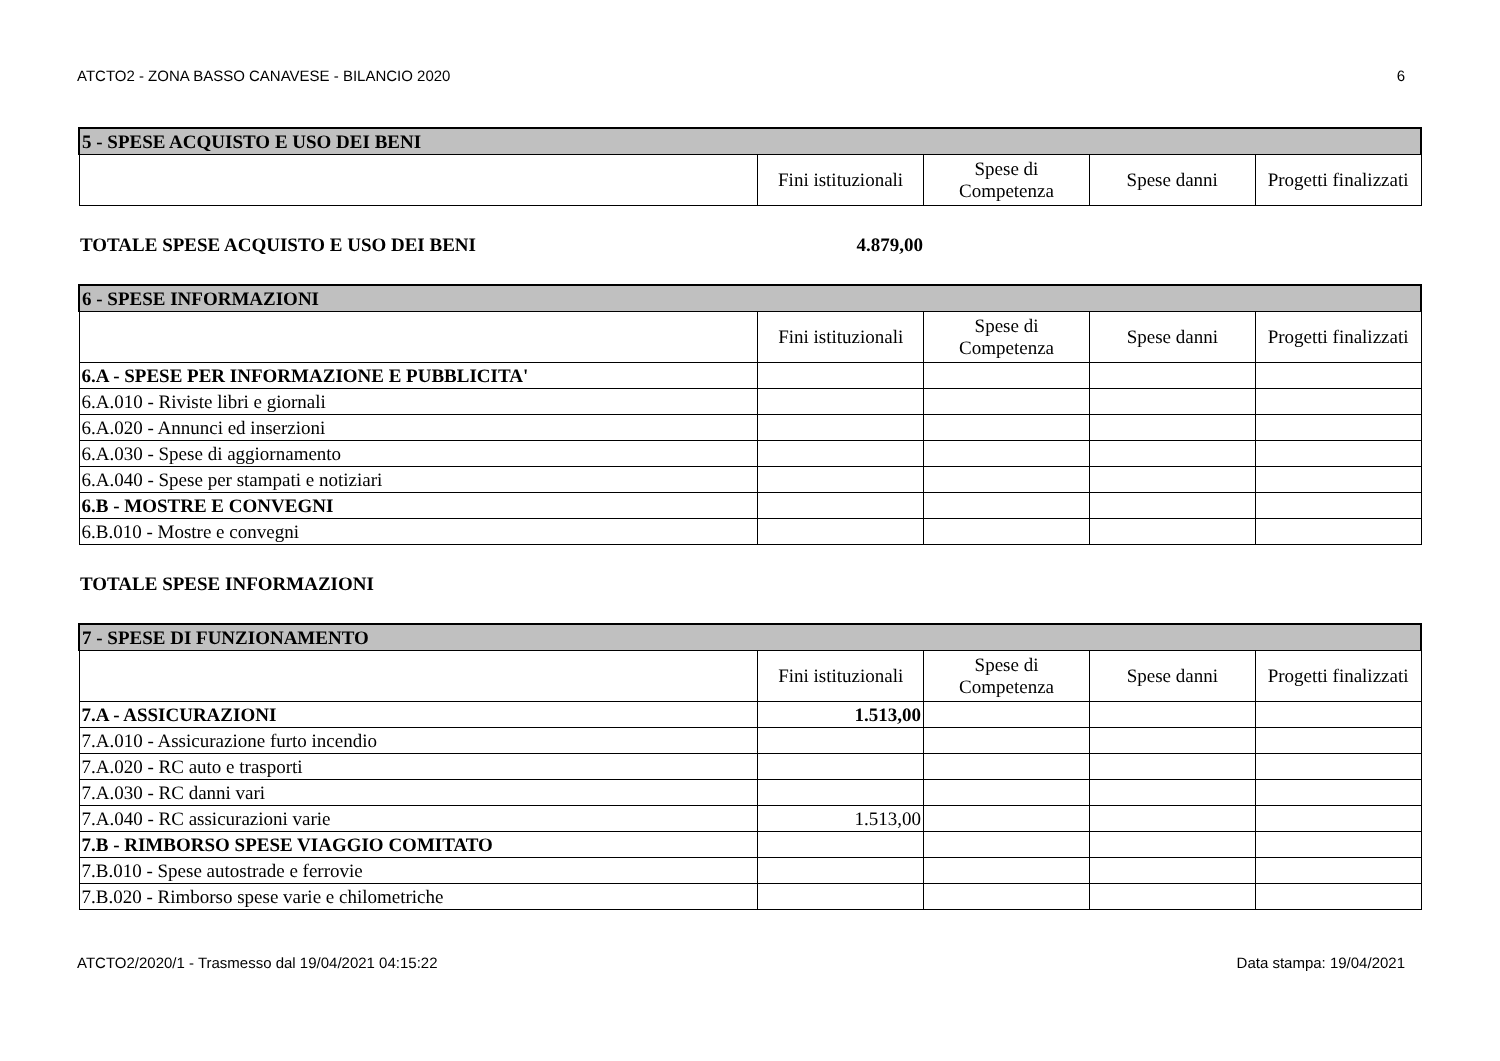ATCTO2 - ZONA BASSO CANAVESE - BILANCIO 2020 6
| 5 - SPESE ACQUISTO E USO DEI BENI | | | | |
| | Fini istituzionali | Spese di Competenza | Spese danni | Progetti finalizzati |
TOTALE SPESE ACQUISTO E USO DEI BENI 4.879,00
| 6 - SPESE INFORMAZIONI | | | | |
| | Fini istituzionali | Spese di Competenza | Spese danni | Progetti finalizzati |
| 6.A - SPESE PER INFORMAZIONE E PUBBLICITA' | | | | |
| 6.A.010 - Riviste libri e giornali | | | | |
| 6.A.020 - Annunci ed inserzioni | | | | |
| 6.A.030 - Spese di aggiornamento | | | | |
| 6.A.040 - Spese per stampati e notiziari | | | | |
| 6.B - MOSTRE E CONVEGNI | | | | |
| 6.B.010 - Mostre e convegni | | | | |
TOTALE SPESE INFORMAZIONI
| 7 - SPESE DI FUNZIONAMENTO | | | | |
| | Fini istituzionali | Spese di Competenza | Spese danni | Progetti finalizzati |
| 7.A - ASSICURAZIONI | 1.513,00 | | | |
| 7.A.010 - Assicurazione furto incendio | | | | |
| 7.A.020 - RC auto e trasporti | | | | |
| 7.A.030 - RC danni vari | | | | |
| 7.A.040 - RC assicurazioni varie | 1.513,00 | | | |
| 7.B - RIMBORSO SPESE VIAGGIO COMITATO | | | | |
| 7.B.010 - Spese autostrade e ferrovie | | | | |
| 7.B.020 - Rimborso spese varie e chilometriche | | | | |
ATCTO2/2020/1 - Trasmesso dal 19/04/2021 04:15:22 Data stampa: 19/04/2021